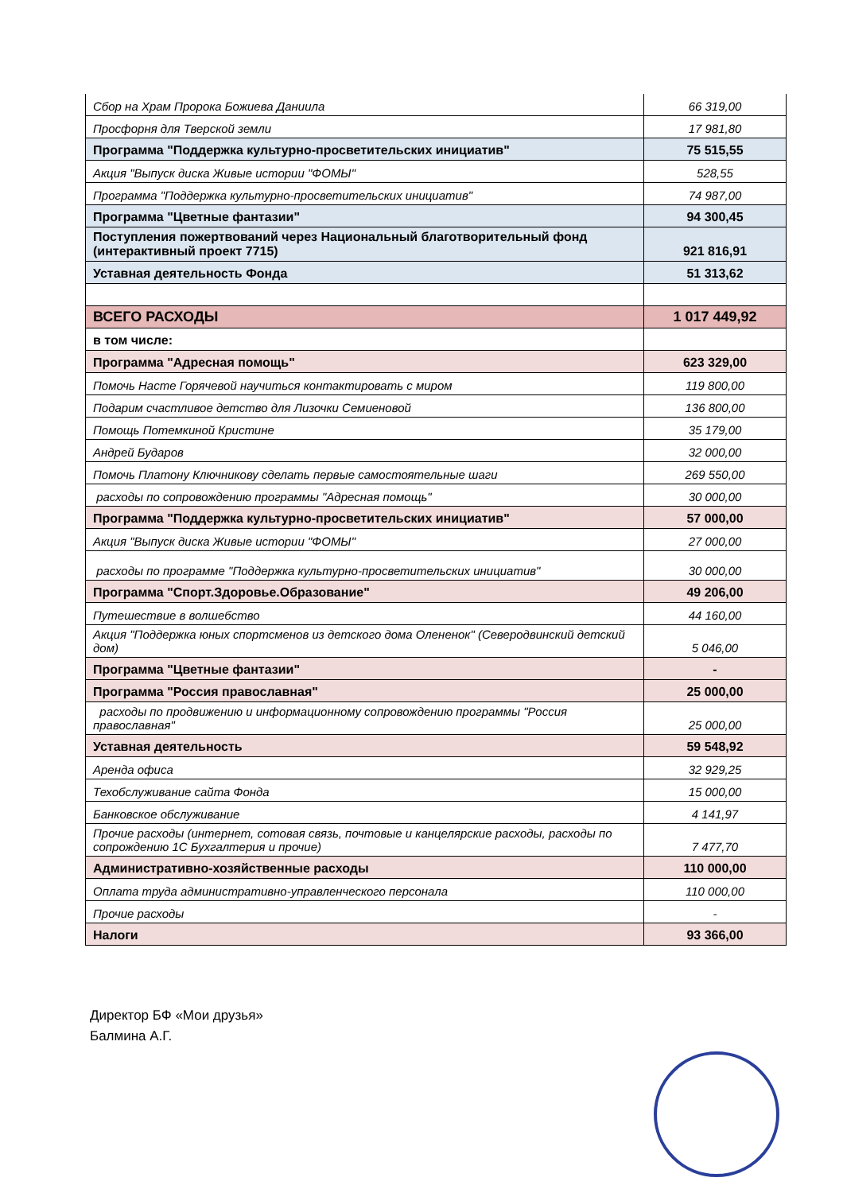| Сбор на Храм Пророка Божиева Даниила | 66 319,00 |
| Просфорня для Тверской земли | 17 981,80 |
| Программа "Поддержка культурно-просветительских инициатив" | 75 515,55 |
| Акция "Выпуск диска Живые истории "ФОМЫ" | 528,55 |
| Программа "Поддержка культурно-просветительских инициатив" | 74 987,00 |
| Программа "Цветные фантазии" | 94 300,45 |
| Поступления пожертвований через Национальный благотворительный фонд (интерактивный проект 7715) | 921 816,91 |
| Уставная деятельность Фонда | 51 313,62 |
| ВСЕГО РАСХОДЫ | 1 017 449,92 |
| в том числе: | |
| Программа "Адресная помощь" | 623 329,00 |
| Помочь Насте Горячевой научиться контактировать с миром | 119 800,00 |
| Подарим счастливое детство для Лизочки Семиеновой | 136 800,00 |
| Помощь Потемкиной Кристине | 35 179,00 |
| Андрей Бударов | 32 000,00 |
| Помочь Платону Ключникову сделать первые самостоятельные шаги | 269 550,00 |
| расходы по сопровождению программы "Адресная помощь" | 30 000,00 |
| Программа "Поддержка культурно-просветительских инициатив" | 57 000,00 |
| Акция "Выпуск диска Живые истории "ФОМЫ" | 27 000,00 |
| расходы по программе "Поддержка культурно-просветительских инициатив" | 30 000,00 |
| Программа "Спорт.Здоровье.Образование" | 49 206,00 |
| Путешествие в волшебство | 44 160,00 |
| Акция "Поддержка юных спортсменов из детского дома Олененок" (Северодвинский детский дом) | 5 046,00 |
| Программа "Цветные фантазии" | - |
| Программа "Россия православная" | 25 000,00 |
| расходы по продвижению и информационному сопровождению программы "Россия православная" | 25 000,00 |
| Уставная деятельность | 59 548,92 |
| Аренда офиса | 32 929,25 |
| Техобслуживание сайта Фонда | 15 000,00 |
| Банковское обслуживание | 4 141,97 |
| Прочие расходы (интернет, сотовая связь, почтовые и канцелярские расходы, расходы по сопрождению 1С Бухгалтерия и прочие) | 7 477,70 |
| Административно-хозяйственные расходы | 110 000,00 |
| Оплата труда административно-управленческого персонала | 110 000,00 |
| Прочие расходы | - |
| Налоги | 93 366,00 |
Директор БФ «Мои друзья»
Балмина А.Г.